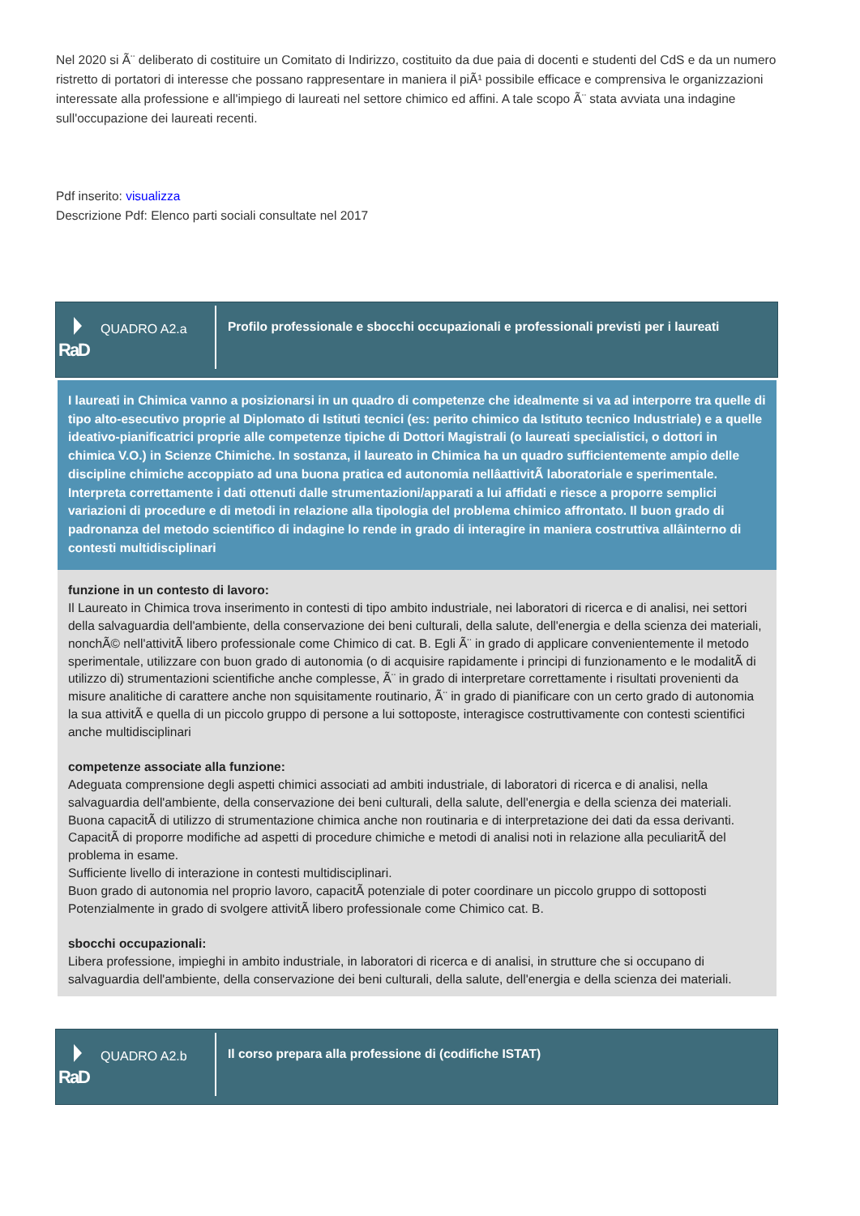Nel 2020 si Ã¨ deliberato di costituire un Comitato di Indirizzo, costituito da due paia di docenti e studenti del CdS e da un numero ristretto di portatori di interesse che possano rappresentare in maniera il piÃ¹ possibile efficace e comprensiva le organizzazioni interessate alla professione e all'impiego di laureati nel settore chimico ed affini. A tale scopo Ã¨ stata avviata una indagine sull'occupazione dei laureati recenti.
Pdf inserito: visualizza
Descrizione Pdf: Elenco parti sociali consultate nel 2017
RaD
QUADRO A2.a
Profilo professionale e sbocchi occupazionali e professionali previsti per i laureati
I laureati in Chimica vanno a posizionarsi in un quadro di competenze che idealmente si va ad interporre tra quelle di tipo alto-esecutivo proprie al Diplomato di Istituti tecnici (es: perito chimico da Istituto tecnico Industriale) e a quelle ideativo-pianificatrici proprie alle competenze tipiche di Dottori Magistrali (o laureati specialistici, o dottori in chimica V.O.) in Scienze Chimiche. In sostanza, il laureato in Chimica ha un quadro sufficientemente ampio delle discipline chimiche accoppiato ad una buona pratica ed autonomia nellâattivitÃ laboratoriale e sperimentale. Interpreta correttamente i dati ottenuti dalle strumentazioni/apparati a lui affidati e riesce a proporre semplici variazioni di procedure e di metodi in relazione alla tipologia del problema chimico affrontato. Il buon grado di padronanza del metodo scientifico di indagine lo rende in grado di interagire in maniera costruttiva allâinterno di contesti multidisciplinari
funzione in un contesto di lavoro:
Il Laureato in Chimica trova inserimento in contesti di tipo ambito industriale, nei laboratori di ricerca e di analisi, nei settori della salvaguardia dell'ambiente, della conservazione dei beni culturali, della salute, dell'energia e della scienza dei materiali, nonchÃ© nell'attivitÃ libero professionale come Chimico di cat. B. Egli Ã¨ in grado di applicare convenientemente il metodo sperimentale, utilizzare con buon grado di autonomia (o di acquisire rapidamente i principi di funzionamento e le modalitÃ di utilizzo di) strumentazioni scientifiche anche complesse, Ã¨ in grado di interpretare correttamente i risultati provenienti da misure analitiche di carattere anche non squisitamente routinario, Ã¨ in grado di pianificare con un certo grado di autonomia la sua attivitÃ e quella di un piccolo gruppo di persone a lui sottoposte, interagisce costruttivamente con contesti scientifici anche multidisciplinari
competenze associate alla funzione:
Adeguata comprensione degli aspetti chimici associati ad ambiti industriale, di laboratori di ricerca e di analisi, nella salvaguardia dell'ambiente, della conservazione dei beni culturali, della salute, dell'energia e della scienza dei materiali.
Buona capacitÃ di utilizzo di strumentazione chimica anche non routinaria e di interpretazione dei dati da essa derivanti.
CapacitÃ di proporre modifiche ad aspetti di procedure chimiche e metodi di analisi noti in relazione alla peculiaritÃ del problema in esame.
Sufficiente livello di interazione in contesti multidisciplinari.
Buon grado di autonomia nel proprio lavoro, capacitÃ potenziale di poter coordinare un piccolo gruppo di sottoposti
Potenzialmente in grado di svolgere attivitÃ libero professionale come Chimico cat. B.
sbocchi occupazionali:
Libera professione, impieghi in ambito industriale, in laboratori di ricerca e di analisi, in strutture che si occupano di salvaguardia dell'ambiente, della conservazione dei beni culturali, della salute, dell'energia e della scienza dei materiali.
RaD
QUADRO A2.b
Il corso prepara alla professione di (codifiche ISTAT)